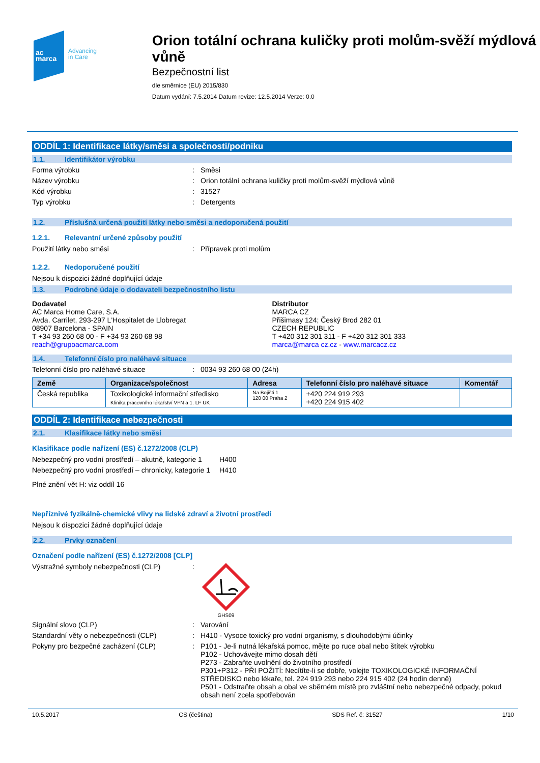ac
marca
Advancing
in Care
Orion totální ochrana kuličky proti molům-svěží mýdlová vůně
Bezpečnostní list
dle směrnice (EU) 2015/830
Datum vydání: 7.5.2014 Datum revize: 12.5.2014 Verze: 0.0
ODDÍL 1: Identifikace látky/směsi a společnosti/podniku
1.1. Identifikátor výrobku
Forma výrobku : Směsi
Název výrobku : Orion totální ochrana kuličky proti molům-svěží mýdlová vůně
Kód výrobku : 31527
Typ výrobku : Detergents
1.2. Příslušná určená použití látky nebo směsi a nedoporučená použití
1.2.1. Relevantní určené způsoby použití
Použití látky nebo směsi : Přípravek proti molům
1.2.2. Nedoporučené použití
Nejsou k dispozici žádné doplňující údaje
1.3. Podrobné údaje o dodavateli bezpečnostního listu
Dodavatel
AC Marca Home Care, S.A.
Avda. Carrilet, 293-297 L'Hospitalet de Llobregat
08907 Barcelona - SPAIN
T +34 93 260 68 00 - F +34 93 260 68 98
reach@grupoacmarca.com
Distributor
MARCA CZ
Přišimasy 124; Český Brod 282 01
CZECH REPUBLIC
T +420 312 301 311 - F +420 312 301 333
marca@marca cz.cz - www.marcacz.cz
1.4. Telefonní číslo pro naléhavé situace
Telefonní číslo pro naléhavé situace : 0034 93 260 68 00 (24h)
| Země | Organizace/společnost | Adresa | Telefonní číslo pro naléhavé situace | Komentář |
| --- | --- | --- | --- | --- |
| Česká republika | Toxikologické informační středisko Klinika pracovního lékařství VFN a 1. LF UK | Na Bojišti 1 120 00 Praha 2 | +420 224 919 293 +420 224 915 402 | |
ODDÍL 2: Identifikace nebezpečnosti
2.1. Klasifikace látky nebo směsi
Klasifikace podle nařízení (ES) č.1272/2008 (CLP)
Nebezpečný pro vodní prostředí – akutně, kategorie 1
H400
Nebezpečný pro vodní prostředí – chronicky, kategorie 1
H410
Plné znění vět H: viz oddíl 16
Nepříznivé fyzikálně-chemické vlivy na lidské zdraví a životní prostředí
Nejsou k dispozici žádné doplňující údaje
2.2. Prvky označení
Označení podle nařízení (ES) č.1272/2008 [CLP]
Výstražné symboly nebezpečnosti (CLP) :
GHS09
Signální slovo (CLP) : Varování
Standardní věty o nebezpečnosti (CLP) : H410 - Vysoce toxický pro vodní organismy, s dlouhodobými účinky
Pokyny pro bezpečné zacházení (CLP) : P101 - Je-li nutná lékařská pomoc, mějte po ruce obal nebo štítek výrobku
P102 - Uchovávejte mimo dosah dětí
P273 - Zabraňte uvolnění do životního prostředí
P301+P312 - PŘI POŽITÍ: Necítíte-li se dobře, volejte TOXIKOLOGICKÉ INFORMAČNÍ STŘEDISKO nebo lékaře, tel. 224 919 293 nebo 224 915 402 (24 hodin denně)
P501 - Odstraňte obsah a obal ve sběrném místě pro zvláštní nebo nebezpečné odpady, pokud obsah není zcela spotřebován
10.5.2017 CS (čeština) SDS Ref. č: 31527 1/10